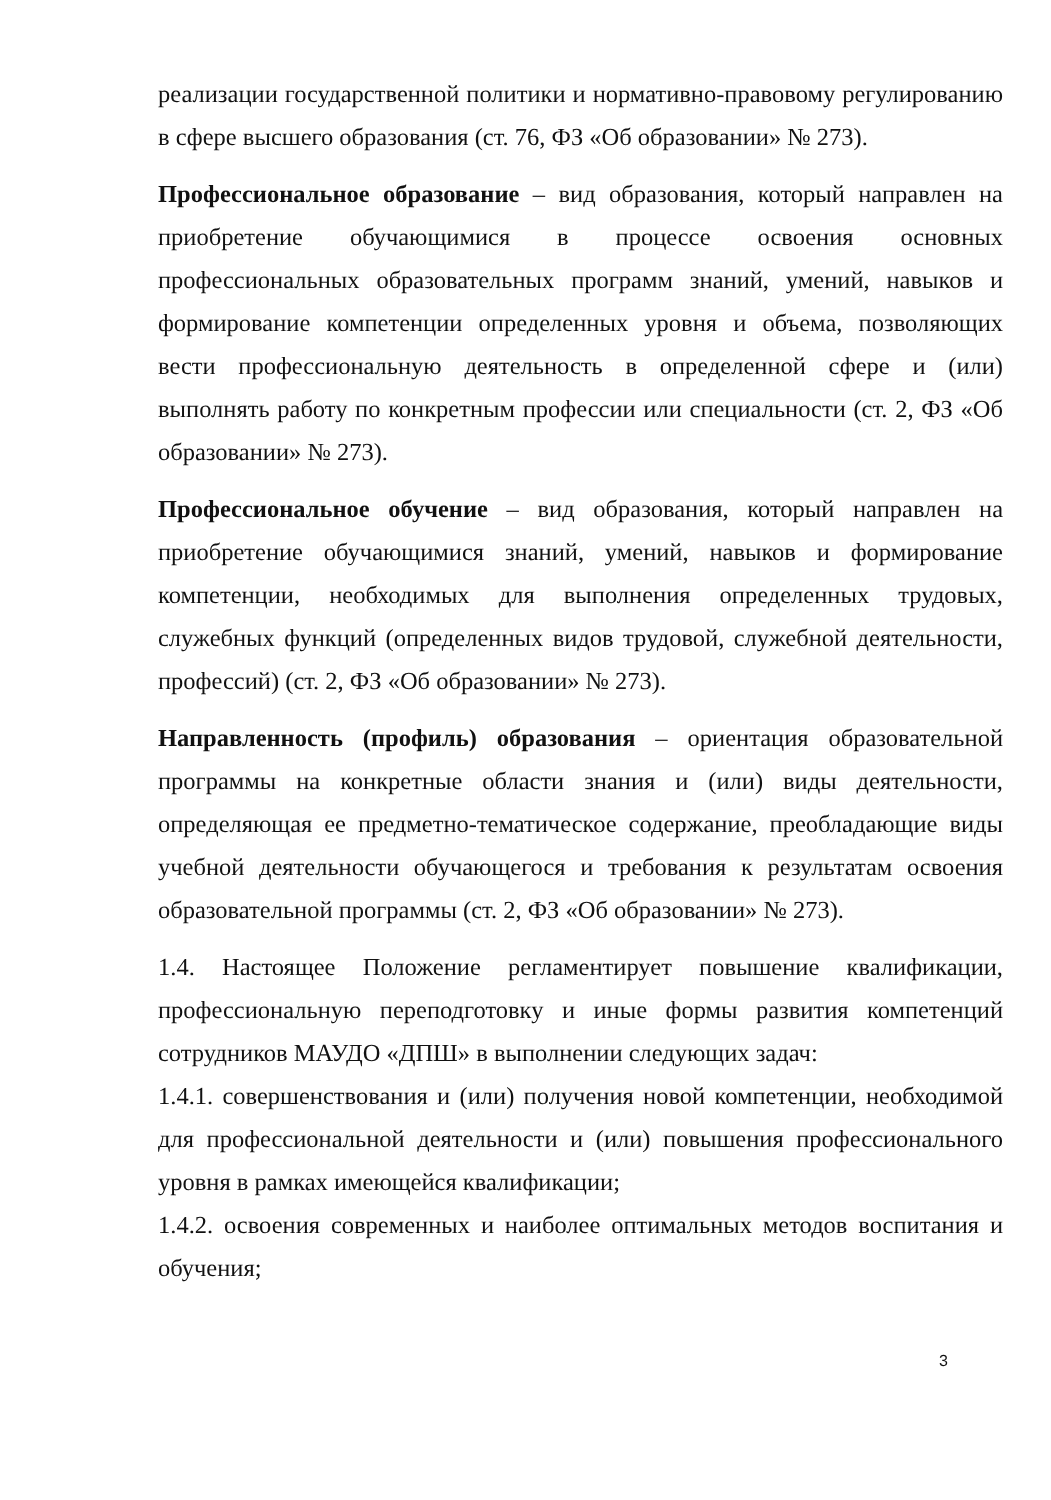реализации государственной политики и нормативно-правовому регулированию в сфере высшего образования (ст. 76, ФЗ «Об образовании» № 273).
Профессиональное образование – вид образования, который направлен на приобретение обучающимися в процессе освоения основных профессиональных образовательных программ знаний, умений, навыков и формирование компетенции определенных уровня и объема, позволяющих вести профессиональную деятельность в определенной сфере и (или) выполнять работу по конкретным профессии или специальности (ст. 2, ФЗ «Об образовании» № 273).
Профессиональное обучение – вид образования, который направлен на приобретение обучающимися знаний, умений, навыков и формирование компетенции, необходимых для выполнения определенных трудовых, служебных функций (определенных видов трудовой, служебной деятельности, профессий) (ст. 2, ФЗ «Об образовании» № 273).
Направленность (профиль) образования – ориентация образовательной программы на конкретные области знания и (или) виды деятельности, определяющая ее предметно-тематическое содержание, преобладающие виды учебной деятельности обучающегося и требования к результатам освоения образовательной программы (ст. 2, ФЗ «Об образовании» № 273).
1.4. Настоящее Положение регламентирует повышение квалификации, профессиональную переподготовку и иные формы развития компетенций сотрудников МАУДО «ДПШ» в выполнении следующих задач:
1.4.1. совершенствования и (или) получения новой компетенции, необходимой для профессиональной деятельности и (или) повышения профессионального уровня в рамках имеющейся квалификации;
1.4.2. освоения современных и наиболее оптимальных методов воспитания и обучения;
3